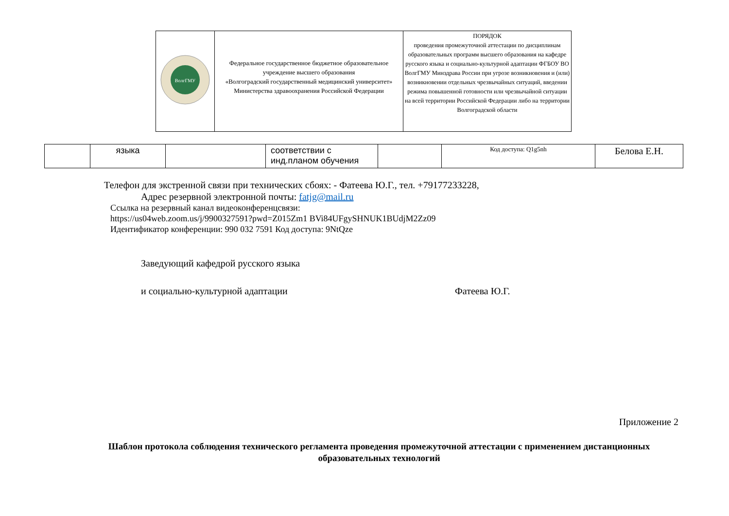| ВолгГМУ | Федеральное государственное бюджетное образовательное учреждение высшего образования «Волгоградский государственный медицинский университет» Министерства здравоохранения Российской Федерации | ПОРЯДОК проведения промежуточной аттестации по дисциплинам образовательных программ высшего образования на кафедре русского языка и социально-культурной адаптации ФГБОУ ВО ВолгГМУ Минздрава России при угрозе возникновения и (или) возникновении отдельных чрезвычайных ситуаций, введении режима повышенной готовности или чрезвычайной ситуации на всей территории Российской Федерации либо на территории Волгоградской области |
| | языка | | соответствии с инд.планом обучения | | Код доступа: Q1g5nh | Белова Е.Н. |
Телефон для экстренной связи при технических сбоях: - Фатеева Ю.Г., тел. +79177233228,
Адрес резервной электронной почты: fatjg@mail.ru
Ссылка на резервный канал видеоконференцсвязи:
https://us04web.zoom.us/j/9900327591?pwd=Z015Zm1 BVi84UFgySHNUK1BUdjM2Zz09
Идентификатор конференции: 990 032 7591 Код доступа: 9NtQze
Заведующий кафедрой русского языка
и социально-культурной адаптации Фатеева Ю.Г.
Приложение 2
Шаблон протокола соблюдения технического регламента проведения промежуточной аттестации с применением дистанционных образовательных технологий